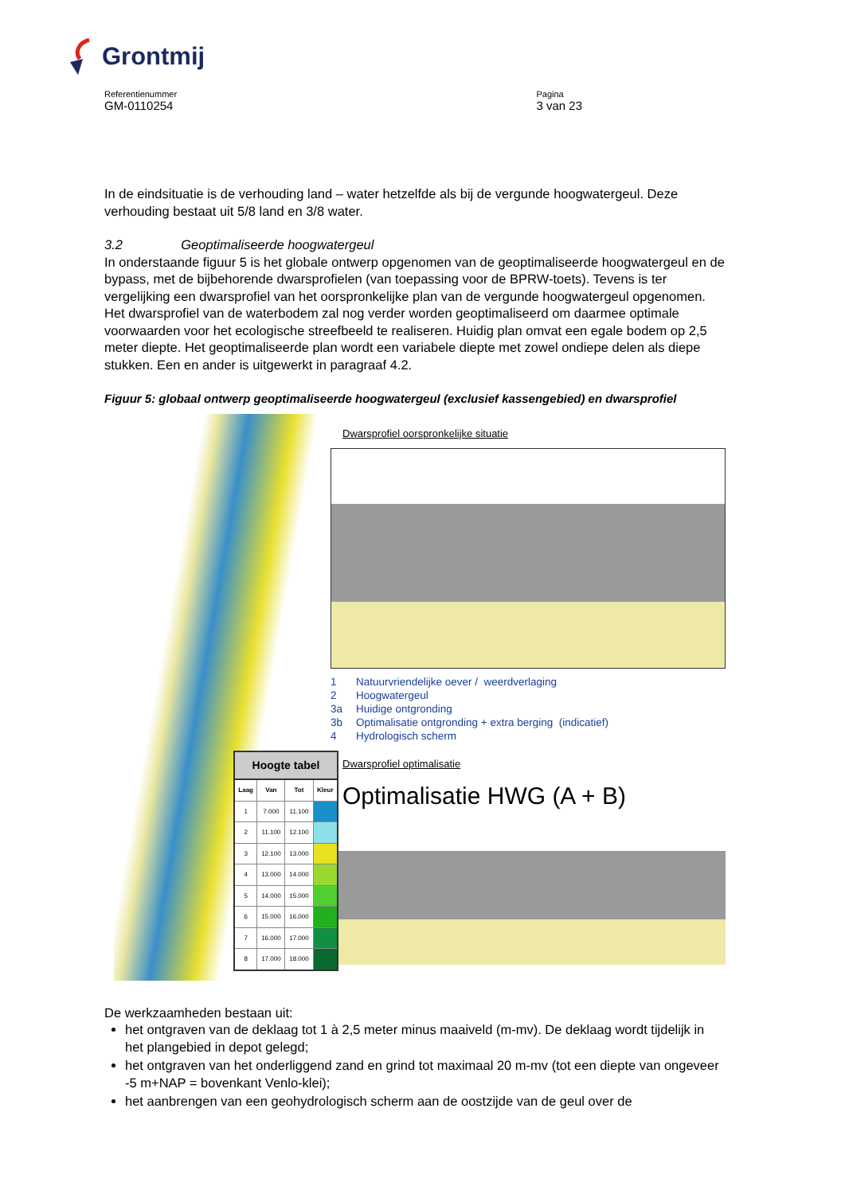Grontmij
Referentienummer
GM-0110254
Pagina
3 van 23
In de eindsituatie is de verhouding land – water hetzelfde als bij de vergunde hoogwatergeul. Deze verhouding bestaat uit 5/8 land en 3/8 water.
3.2 Geoptimaliseerde hoogwatergeul
In onderstaande figuur 5 is het globale ontwerp opgenomen van de geoptimaliseerde hoogwatergeul en de bypass, met de bijbehorende dwarsprofielen (van toepassing voor de BPRW-toets). Tevens is ter vergelijking een dwarsprofiel van het oorspronkelijke plan van de vergunde hoogwatergeul opgenomen. Het dwarsprofiel van de waterbodem zal nog verder worden geoptimaliseerd om daarmee optimale voorwaarden voor het ecologische streefbeeld te realiseren. Huidig plan omvat een egale bodem op 2,5 meter diepte. Het geoptimaliseerde plan wordt een variabele diepte met zowel ondiepe delen als diepe stukken. Een en ander is uitgewerkt in paragraaf 4.2.
Figuur 5: globaal ontwerp geoptimaliseerde hoogwatergeul (exclusief kassengebied) en dwarsprofiel
Hoogte tabel
| Laag | Van | Tot | Kleur |
| --- | --- | --- | --- |
| 1 | 7.000 | 11.100 | |
| 2 | 11.100 | 12.100 | |
| 3 | 12.100 | 13.000 | |
| 4 | 13.000 | 14.000 | |
| 5 | 14.000 | 15.000 | |
| 6 | 15.000 | 16.000 | |
| 7 | 16.000 | 17.000 | |
| 8 | 17.000 | 18.000 | |
Dwarsprofiel oorspronkelijke situatie
1 Natuurvriendelijke oever / weerdverlaging
2 Hoogwatergeul
3a Huidige ontgronding
3b Optimalisatie ontgronding + extra berging (indicatief)
4 Hydrologisch scherm
Dwarsprofiel optimalisatie
Optimalisatie HWG (A + B)
De werkzaamheden bestaan uit:
het ontgraven van de deklaag tot 1 à 2,5 meter minus maaiveld (m-mv). De deklaag wordt tijdelijk in het plangebied in depot gelegd;
het ontgraven van het onderliggend zand en grind tot maximaal 20 m-mv (tot een diepte van ongeveer -5 m+NAP = bovenkant Venlo-klei);
het aanbrengen van een geohydrologisch scherm aan de oostzijde van de geul over de